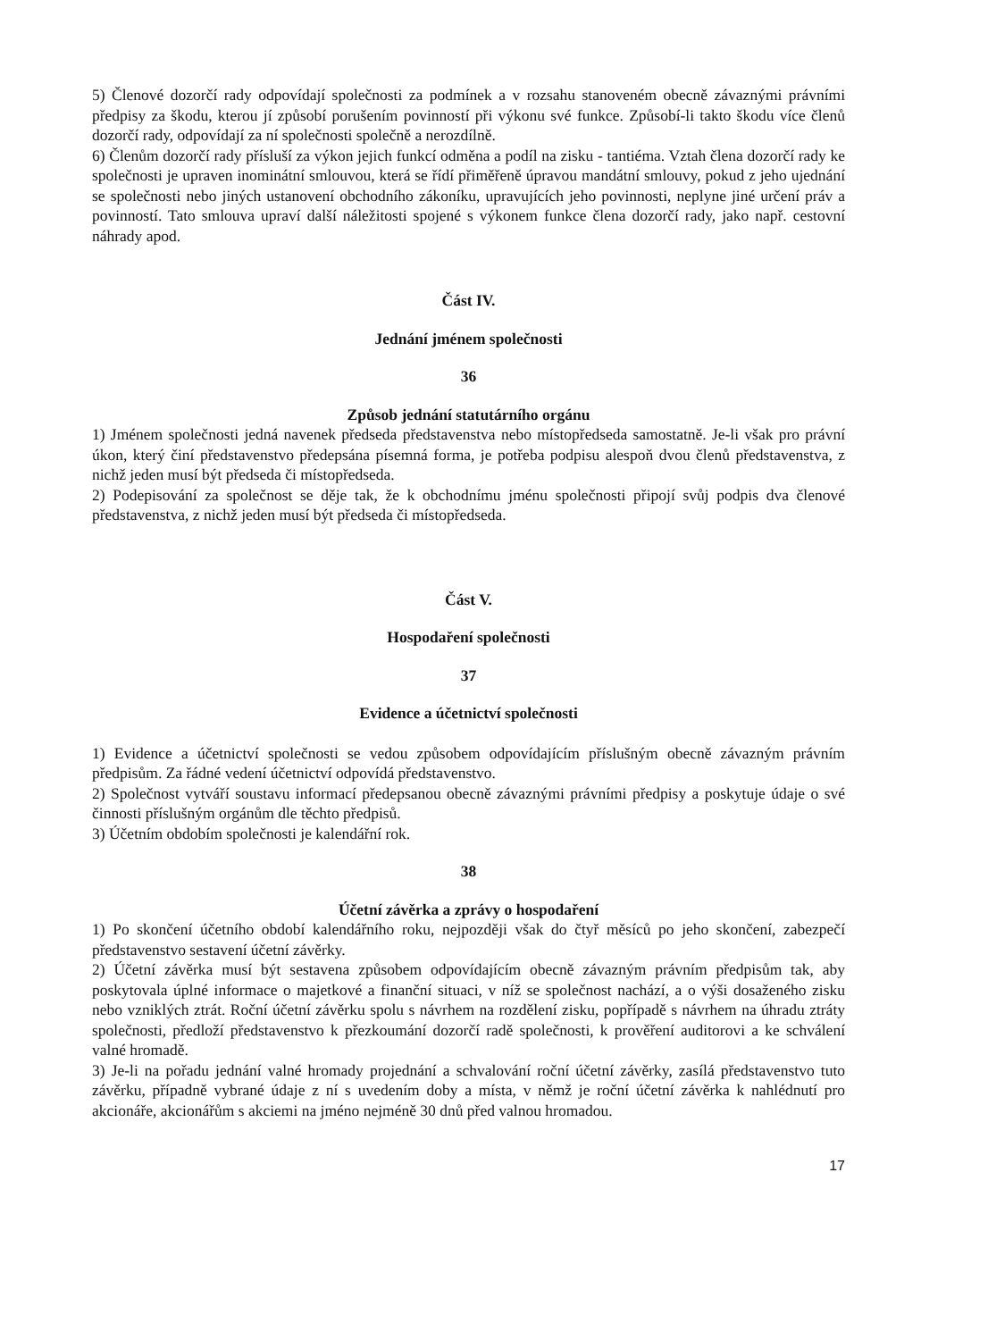5) Členové dozorčí rady odpovídají společnosti za podmínek a v rozsahu stanoveném obecně závaznými právními předpisy za škodu, kterou jí způsobí porušením povinností při výkonu své funkce. Způsobí-li takto škodu více členů dozorčí rady, odpovídají za ní společnosti společně a nerozdílně.
6) Členům dozorčí rady přísluší za výkon jejich funkcí odměna a podíl na zisku - tantiéma. Vztah člena dozorčí rady ke společnosti je upraven inominátní smlouvou, která se řídí přiměřeně úpravou mandátní smlouvy, pokud z jeho ujednání se společnosti nebo jiných ustanovení obchodního zákoníku, upravujících jeho povinnosti, neplyne jiné určení práv a povinností. Tato smlouva upraví další náležitosti spojené s výkonem funkce člena dozorčí rady, jako např. cestovní náhrady apod.
Část IV.
Jednání jménem společnosti
36
Způsob jednání statutárního orgánu
1) Jménem společnosti jedná navenek předseda představenstva nebo místopředseda samostatně. Je-li však pro právní úkon, který činí představenstvo předepsána písemná forma, je potřeba podpisu alespoň dvou členů představenstva, z nichž jeden musí být předseda či místopředseda.
2) Podepisování za společnost se děje tak, že k obchodnímu jménu společnosti připojí svůj podpis dva členové představenstva, z nichž jeden musí být předseda či místopředseda.
Část V.
Hospodaření společnosti
37
Evidence a účetnictví společnosti
1) Evidence a účetnictví společnosti se vedou způsobem odpovídajícím příslušným obecně závazným právním předpisům. Za řádné vedení účetnictví odpovídá představenstvo.
2) Společnost vytváří soustavu informací předepsanou obecně závaznými právními předpisy a poskytuje údaje o své činnosti příslušným orgánům dle těchto předpisů.
3) Účetním obdobím společnosti je kalendářní rok.
38
Účetní závěrka a zprávy o hospodaření
1) Po skončení účetního období kalendářního roku, nejpozději však do čtyř měsíců po jeho skončení, zabezpečí představenstvo sestavení účetní závěrky.
2) Účetní závěrka musí být sestavena způsobem odpovídajícím obecně závazným právním předpisům tak, aby poskytovala úplné informace o majetkové a finanční situaci, v níž se společnost nachází, a o výši dosaženého zisku nebo vzniklých ztrát. Roční účetní závěrku spolu s návrhem na rozdělení zisku, popřípadě s návrhem na úhradu ztráty společnosti, předloží představenstvo k přezkoumání dozorčí radě společnosti, k prověření auditorovi a ke schválení valné hromadě.
3) Je-li na pořadu jednání valné hromady projednání a schvalování roční účetní závěrky, zasílá představenstvo tuto závěrku, případně vybrané údaje z ní s uvedením doby a místa, v němž je roční účetní závěrka k nahlédnutí pro akcionáře, akcionářům s akciemi na jméno nejméně 30 dnů před valnou hromadou.
17